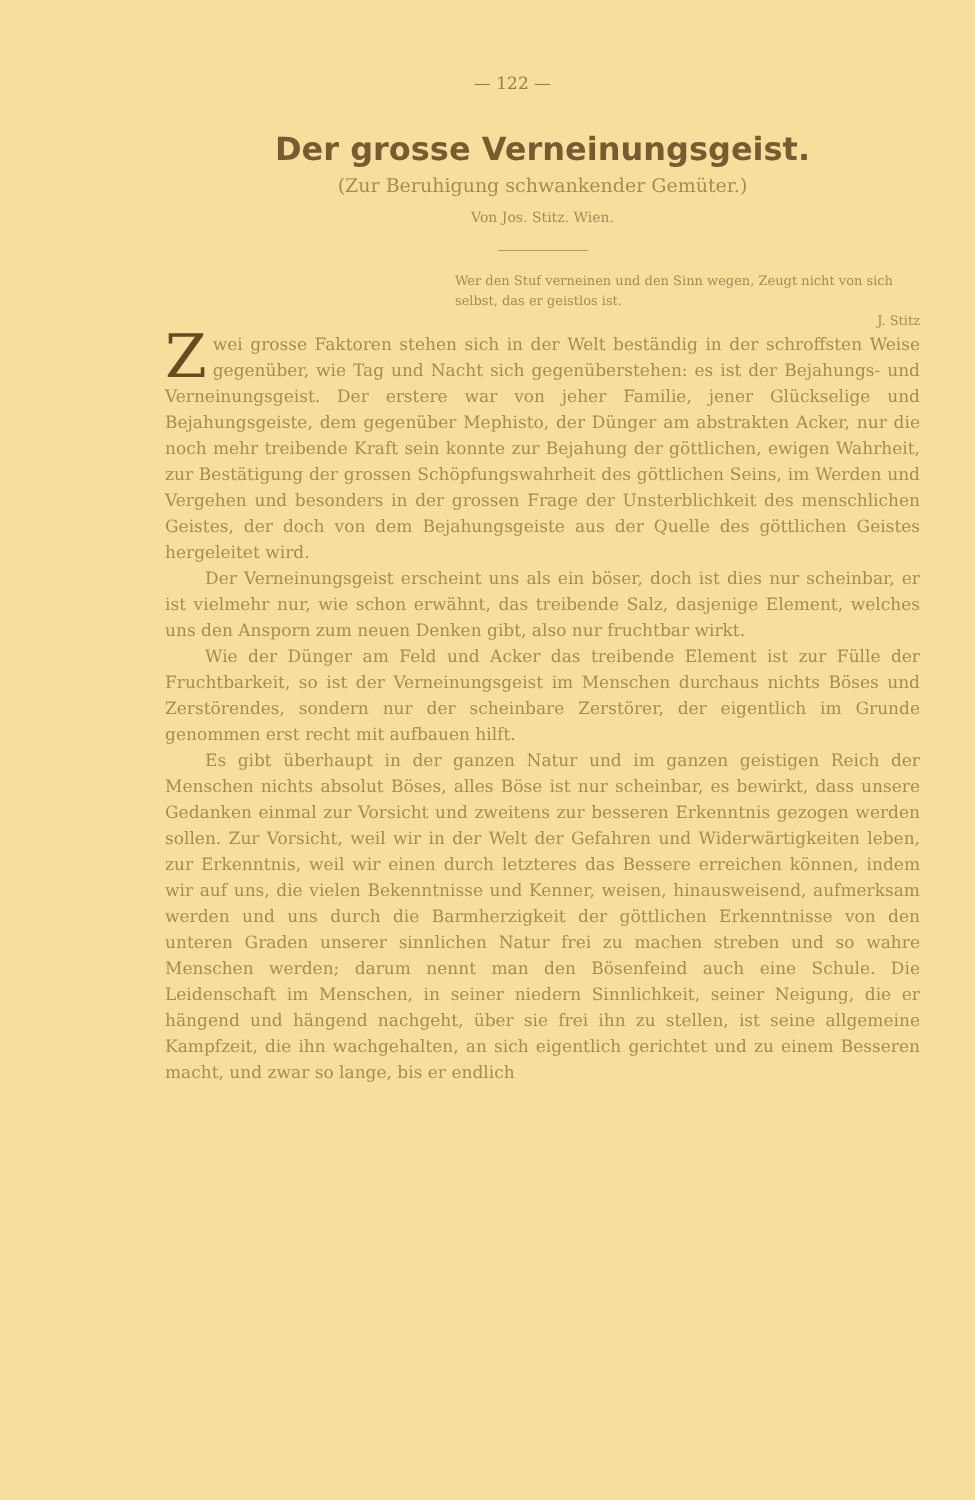— 122 —
Der grosse Verneinungsgeist.
(Zur Beruhigung schwankender Gemüter.)
Von Jos. Stitz. Wien.
Wer den Stuf verneinen und den Sinn wegen, Zeugt nicht von sich selbst, das er geistlos ist.
J. Stitz
Zwei grosse Faktoren stehen sich in der Welt beständig in der schroffsten Weise gegenüber, wie Tag und Nacht sich gegenüberstehen: es ist der Bejahungs- und Verneinungsgeist. Der erstere war von jeher Familie, jener Glückselige und Bejahungsgeiste, dem gegenüber Mephisto, der Dünger am abstrakten Acker, nur die noch mehr treibende Kraft sein konnte zur Bejahung der göttlichen, ewigen Wahrheit, zur Bestätigung der grossen Schöpfungswahrheit des göttlichen Seins, im Werden und Vergehen und besonders in der grossen Frage der Unsterblichkeit des menschlichen Geistes, der doch von dem Bejahungsgeiste aus der Quelle des göttlichen Geistes hergeleitet wird.
Der Verneinungsgeist erscheint uns als ein böser, doch ist dies nur scheinbar, er ist vielmehr nur, wie schon erwähnt, das treibende Salz, dasjenige Element, welches uns den Ansporn zum neuen Denken gibt, also nur fruchtbar wirkt.
Wie der Dünger am Feld und Acker das treibende Element ist zur Fülle der Fruchtbarkeit, so ist der Verneinungsgeist im Menschen durchaus nichts Böses und Zerstörendes, sondern nur der scheinbare Zerstörer, der eigentlich im Grunde genommen erst recht mit aufbauen hilft.
Es gibt überhaupt in der ganzen Natur und im ganzen geistigen Reich der Menschen nichts absolut Böses, alles Böse ist nur scheinbar, es bewirkt, dass unsere Gedanken einmal zur Vorsicht und zweitens zur besseren Erkenntnis gezogen werden sollen. Zur Vorsicht, weil wir in der Welt der Gefahren und Widerwärtigkeiten leben, zur Erkenntnis, weil wir einen durch letzteres das Bessere erreichen können, indem wir auf uns, die vielen Bekenntnisse und Kenner, weisen, hinausweisend, aufmerksam werden und uns durch die Barmherzigkeit der göttlichen Erkenntnisse von den unteren Graden unserer sinnlichen Natur frei zu machen streben und so wahre Menschen werden; darum nennt man den Bösenfeind auch eine Schule. Die Leidenschaft im Menschen, in seiner niedern Sinnlichkeit, seiner Neigung, die er hängend und hängend nachgeht, über sie frei ihn zu stellen, ist seine allgemeine Kampfzeit, die ihn wachgehalten, an sich eigentlich gerichtet und zu einem Besseren macht, und zwar so lange, bis er endlich